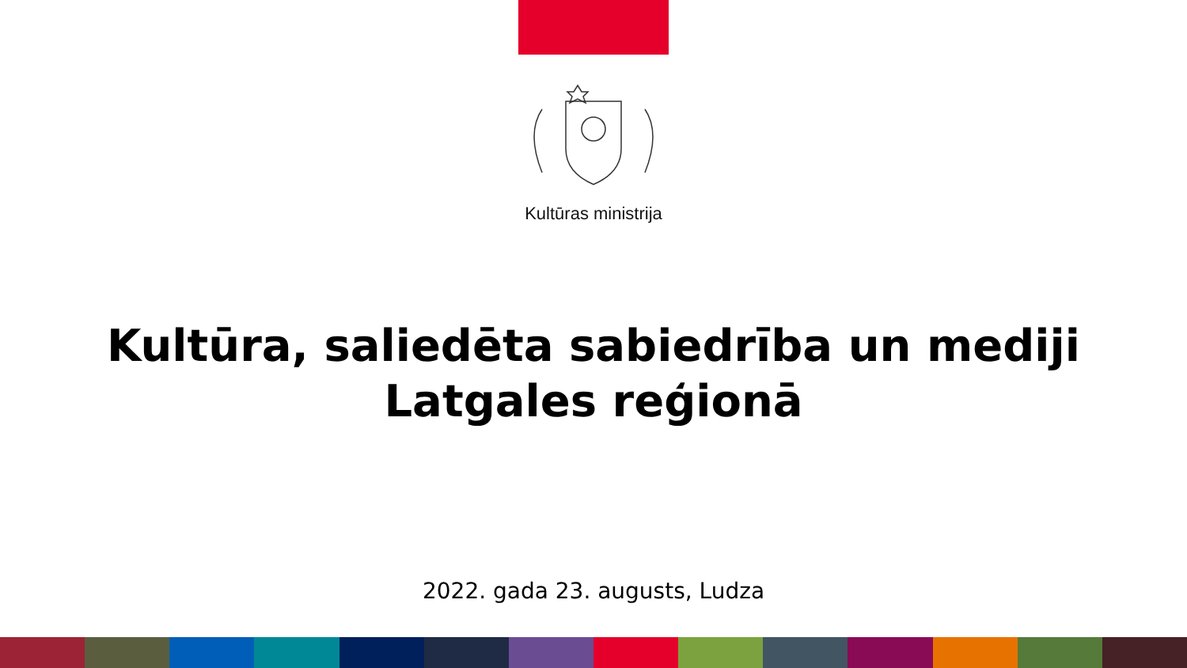Kultūras ministrija
Kultūra, saliedēta sabiedrība un mediji
Latgales reģionā
2022. gada 23. augusts, Ludza